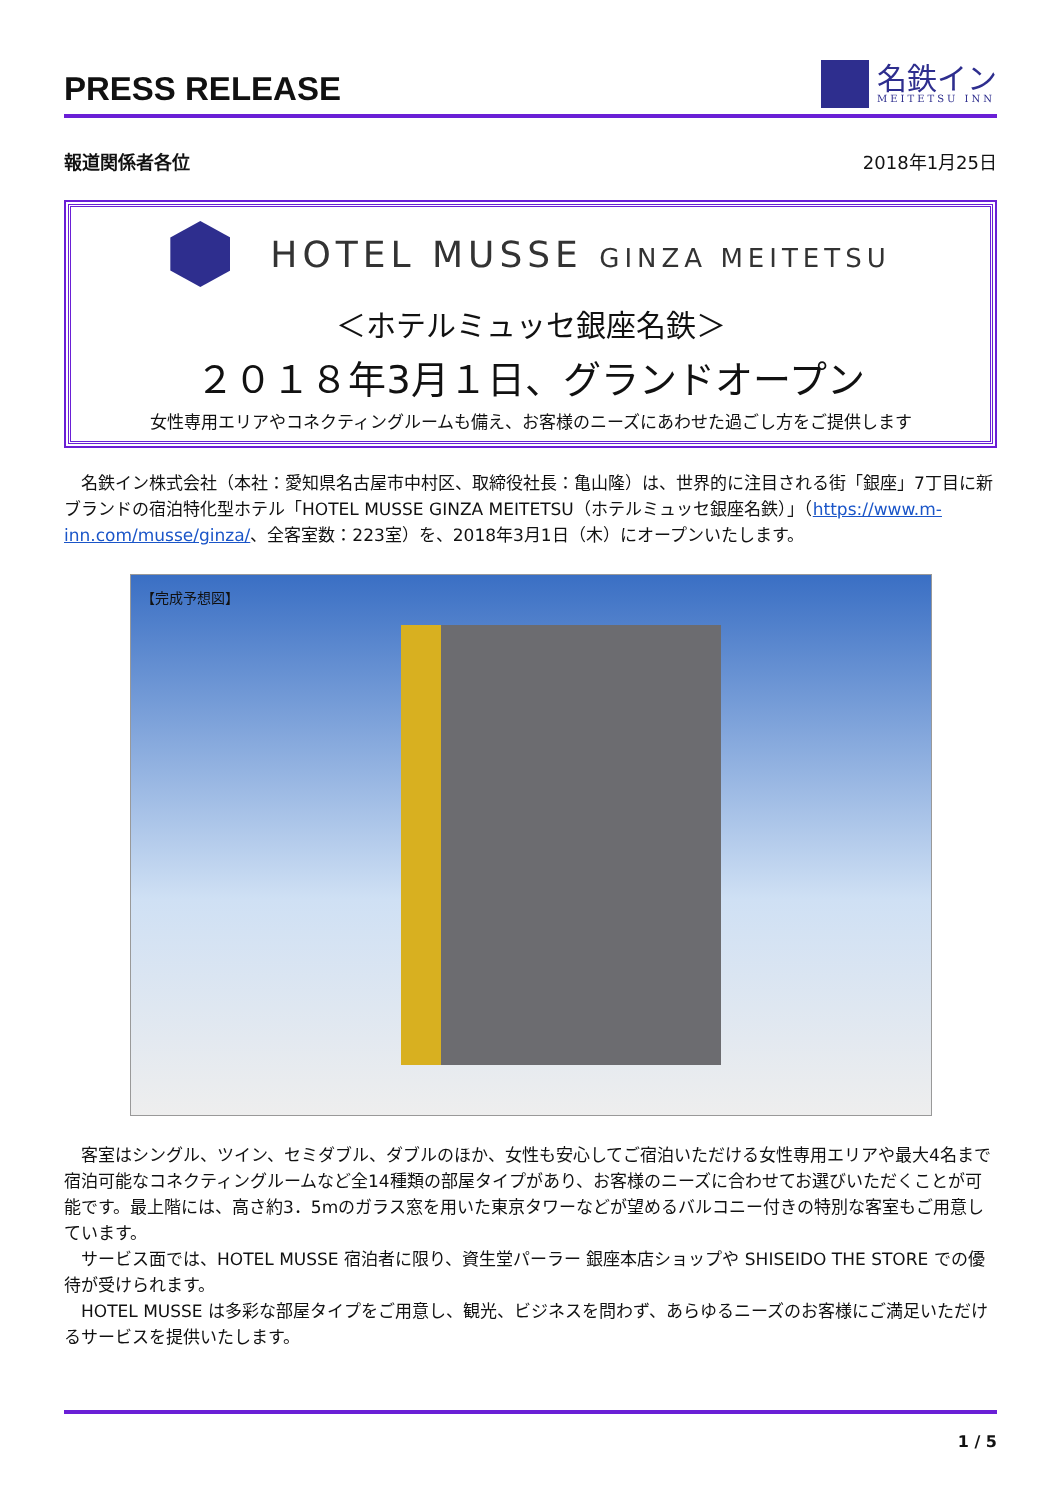PRESS RELEASE
名鉄イン
MEITETSU INN
報道関係者各位 2018年1月25日
HOTEL MUSSE GINZA MEITETSU
＜ホテルミュッセ銀座名鉄＞
２０１８年3月１日、グランドオープン
女性専用エリアやコネクティングルームも備え、お客様のニーズにあわせた過ごし方をご提供します
名鉄イン株式会社（本社：愛知県名古屋市中村区、取締役社長：亀山隆）は、世界的に注目される街「銀座」7丁目に新ブランドの宿泊特化型ホテル「HOTEL MUSSE GINZA MEITETSU（ホテルミュッセ銀座名鉄）」（https://www.m-inn.com/musse/ginza/、全客室数：223室）を、2018年3月1日（木）にオープンいたします。
【完成予想図】
客室はシングル、ツイン、セミダブル、ダブルのほか、女性も安心してご宿泊いただける女性専用エリアや最大4名まで宿泊可能なコネクティングルームなど全14種類の部屋タイプがあり、お客様のニーズに合わせてお選びいただくことが可能です。最上階には、高さ約3．5mのガラス窓を用いた東京タワーなどが望めるバルコニー付きの特別な客室もご用意しています。
サービス面では、HOTEL MUSSE 宿泊者に限り、資生堂パーラー 銀座本店ショップや SHISEIDO THE STORE での優待が受けられます。
HOTEL MUSSE は多彩な部屋タイプをご用意し、観光、ビジネスを問わず、あらゆるニーズのお客様にご満足いただけるサービスを提供いたします。
1 / 5